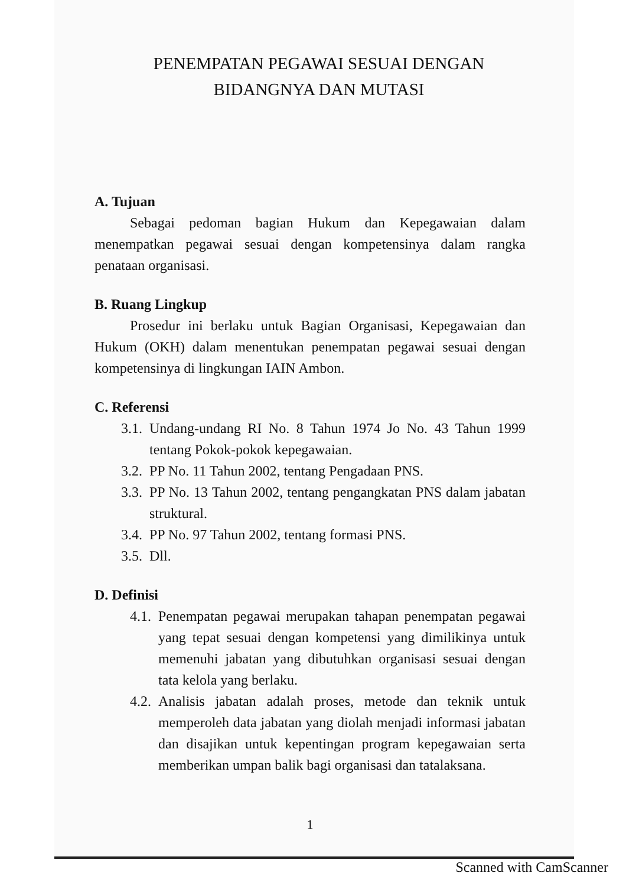PENEMPATAN PEGAWAI SESUAI DENGAN
BIDANGNYA DAN MUTASI
A. Tujuan
Sebagai pedoman bagian Hukum dan Kepegawaian dalam menempatkan pegawai sesuai dengan kompetensinya dalam rangka penataan organisasi.
B. Ruang Lingkup
Prosedur ini berlaku untuk Bagian Organisasi, Kepegawaian dan Hukum (OKH) dalam menentukan penempatan pegawai sesuai dengan kompetensinya di lingkungan IAIN Ambon.
C. Referensi
3.1. Undang-undang RI No. 8 Tahun 1974 Jo No. 43 Tahun 1999 tentang Pokok-pokok kepegawaian.
3.2. PP No. 11 Tahun 2002, tentang Pengadaan PNS.
3.3. PP No. 13 Tahun 2002, tentang pengangkatan PNS dalam jabatan struktural.
3.4. PP No. 97 Tahun 2002, tentang formasi PNS.
3.5. Dll.
D. Definisi
4.1. Penempatan pegawai merupakan tahapan penempatan pegawai yang tepat sesuai dengan kompetensi yang dimilikinya untuk memenuhi jabatan yang dibutuhkan organisasi sesuai dengan tata kelola yang berlaku.
4.2. Analisis jabatan adalah proses, metode dan teknik untuk memperoleh data jabatan yang diolah menjadi informasi jabatan dan disajikan untuk kepentingan program kepegawaian serta memberikan umpan balik bagi organisasi dan tatalaksana.
1
Scanned with CamScanner